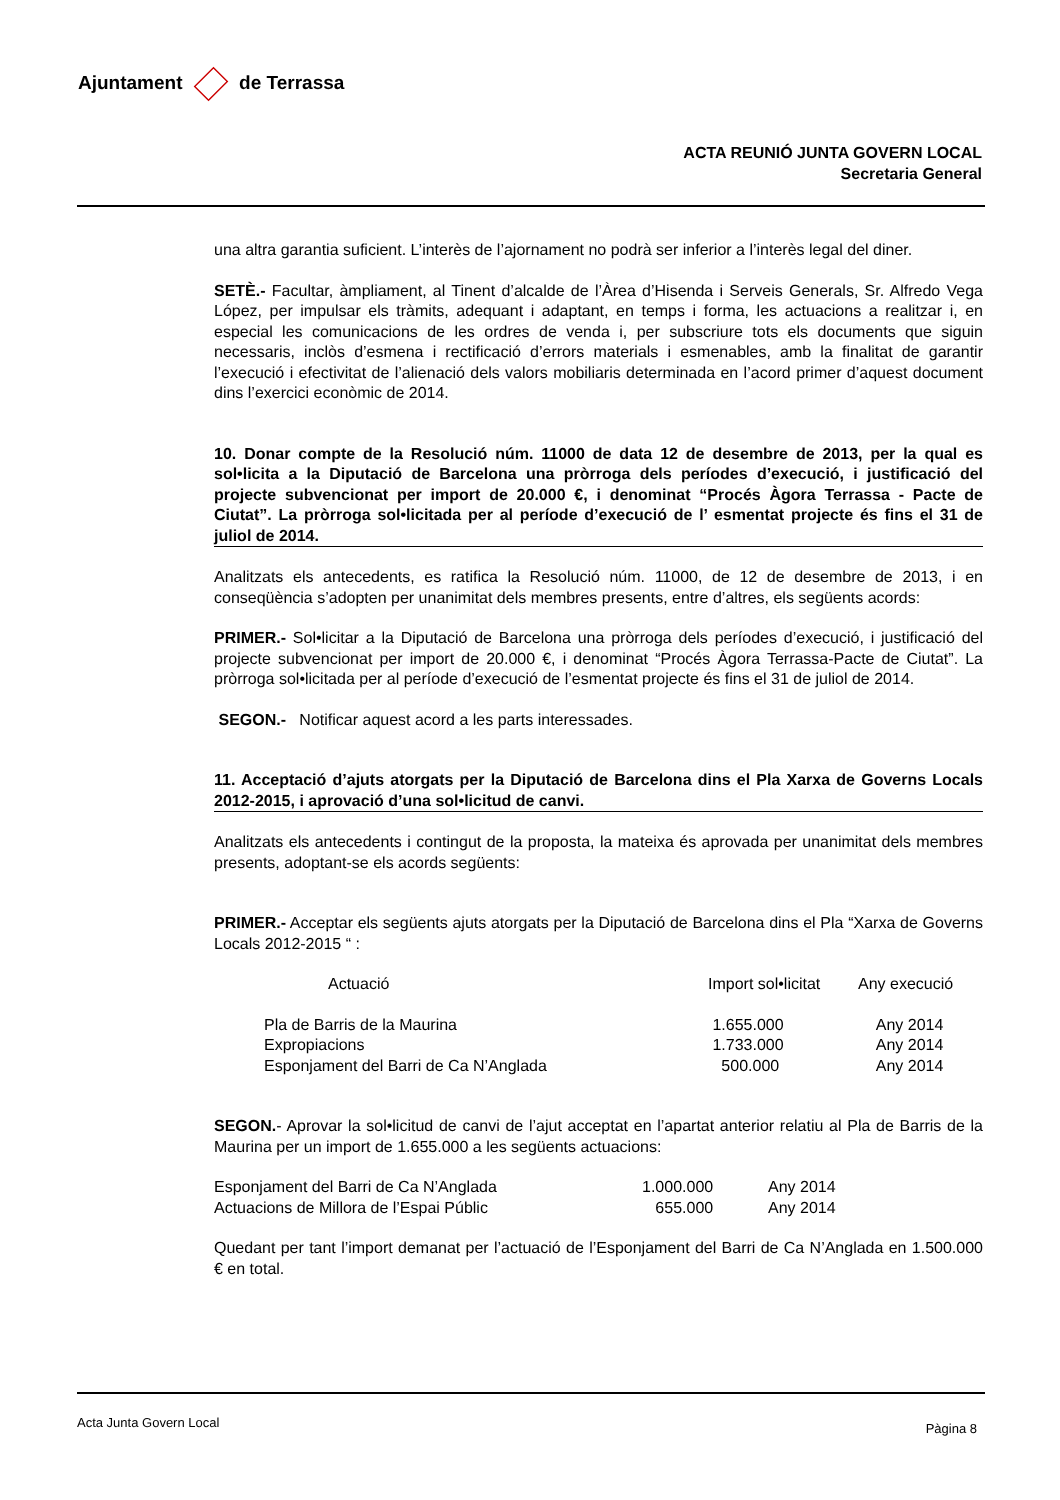Ajuntament de Terrassa
ACTA REUNIÓ JUNTA GOVERN LOCAL
Secretaria General
una altra garantia suficient. L’interès de l’ajornament no podrà ser inferior a l’interès legal del diner.
SETÈ.- Facultar, àmpliament, al Tinent d’alcalde de l’Àrea d’Hisenda i Serveis Generals, Sr. Alfredo Vega López, per impulsar els tràmits, adequant i adaptant, en temps i forma, les actuacions a realitzar i, en especial les comunicacions de les ordres de venda i, per subscriure tots els documents que siguin necessaris, inclòs d’esmena i rectificació d’errors materials i esmenables, amb la finalitat de garantir l’execució i efectivitat de l’alienació dels valors mobiliaris determinada en l’acord primer d’aquest document dins l’exercici econòmic de 2014.
10. Donar compte de la Resolució núm. 11000 de data 12 de desembre de 2013, per la qual es sol•licita a la Diputació de Barcelona una pròrroga dels períodes d’execució, i justificació del projecte subvencionat per import de 20.000 €, i denominat “Procés Àgora Terrassa - Pacte de Ciutat”. La pròrroga sol•licitada per al període d’execució de l’ esmentat projecte és fins el 31 de juliol de 2014.
Analitzats els antecedents, es ratifica la Resolució núm. 11000, de 12 de desembre de 2013, i en conseqüència s’adopten per unanimitat dels membres presents, entre d’altres, els següents acords:
PRIMER.- Sol•licitar a la Diputació de Barcelona una pròrroga dels períodes d’execució, i justificació del projecte subvencionat per import de 20.000 €, i denominat “Procés Àgora Terrassa-Pacte de Ciutat”. La pròrroga sol•licitada per al període d’execució de l’esmentat projecte és fins el 31 de juliol de 2014.
SEGON.- Notificar aquest acord a les parts interessades.
11. Acceptació d’ajuts atorgats per la Diputació de Barcelona dins el Pla Xarxa de Governs Locals 2012-2015, i aprovació d’una sol•licitud de canvi.
Analitzats els antecedents i contingut de la proposta, la mateixa és aprovada per unanimitat dels membres presents, adoptant-se els acords següents:
PRIMER.- Acceptar els següents ajuts atorgats per la Diputació de Barcelona dins el Pla “Xarxa de Governs Locals 2012-2015 “ :
| Actuació | Import sol•licitat | Any execució |
| --- | --- | --- |
| Pla de Barris de la Maurina | 1.655.000 | Any 2014 |
| Expropiacions | 1.733.000 | Any 2014 |
| Esponjament del Barri de Ca N’Anglada | 500.000 | Any 2014 |
SEGON.- Aprovar la sol•licitud de canvi de l’ajut acceptat en l’apartat anterior relatiu al Pla de Barris de la Maurina per un import de 1.655.000 a les següents actuacions:
| Esponjament del Barri de Ca N’Anglada | 1.000.000 | Any 2014 |
| Actuacions de Millora de l’Espai Públic | 655.000 | Any 2014 |
Quedant per tant l’import demanat per l’actuació de l’Esponjament del Barri de Ca N’Anglada en 1.500.000 € en total.
Acta Junta Govern Local Pàgina 8